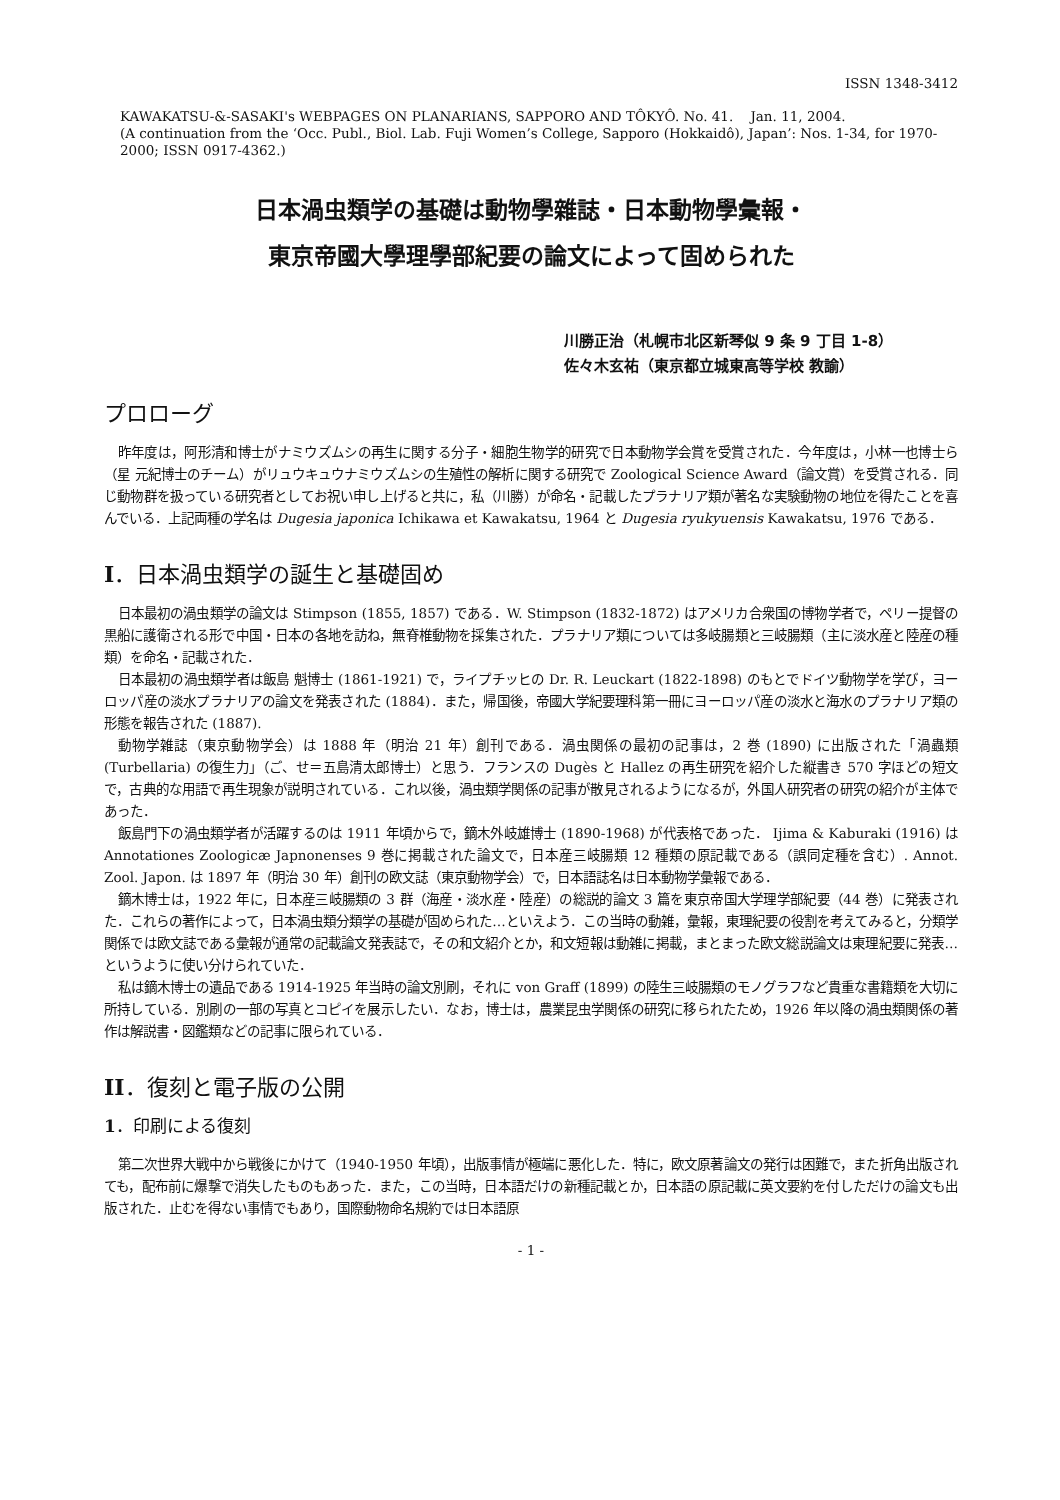ISSN 1348-3412
KAWAKATSU-&-SASAKI's WEBPAGES ON PLANARIANS, SAPPORO AND TÔKYÔ. No. 41. Jan. 11, 2004.
(A continuation from the ‘Occ. Publ., Biol. Lab. Fuji Women’s College, Sapporo (Hokkaidô), Japan’: Nos. 1-34, for 1970-2000; ISSN 0917-4362.)
日本渦虫類学の基礎は動物學雜誌・日本動物學彙報・
東京帝國大學理學部紀要の論文によって固められた
川勝正治（札幌市北区新琴似 9 条 9 丁目 1-8）
佐々木玄祐（東京都立城東高等学校 教諭）
プロローグ
昨年度は，阿形清和博士がナミウズムシの再生に関する分子・細胞生物学的研究で日本動物学会賞を受賞された．今年度は，小林一也博士ら（星 元紀博士のチーム）がリュウキュウナミウズムシの生殖性の解析に関する研究で Zoological Science Award（論文賞）を受賞される．同じ動物群を扱っている研究者としてお祝い申し上げると共に，私（川勝）が命名・記載したプラナリア類が著名な実験動物の地位を得たことを喜んでいる．上記両種の学名は Dugesia japonica Ichikawa et Kawakatsu, 1964 と Dugesia ryukyuensis Kawakatsu, 1976 である．
I．日本渦虫類学の誕生と基礎固め
日本最初の渦虫類学の論文は Stimpson (1855, 1857) である．W. Stimpson (1832-1872) はアメリカ合衆国の博物学者で，ペリー提督の黒船に護衛される形で中国・日本の各地を訪ね，無脊椎動物を採集された．プラナリア類については多岐腸類と三岐腸類（主に淡水産と陸産の種類）を命名・記載された．
日本最初の渦虫類学者は飯島 魁博士 (1861-1921) で，ライプチッヒの Dr. R. Leuckart (1822-1898) のもとでドイツ動物学を学び，ヨーロッパ産の淡水プラナリアの論文を発表された (1884)．また，帰国後，帝國大学紀要理科第一冊にヨーロッパ産の淡水と海水のプラナリア類の形態を報告された (1887).
動物学雑誌（東京動物学会）は 1888 年（明治 21 年）創刊である．渦虫関係の最初の記事は，2 巻 (1890) に出版された「渦蟲類 (Turbellaria) の復生力」（ご、せ＝五島清太郎博士）と思う．フランスの Dugès と Hallez の再生研究を紹介した縦書き 570 字ほどの短文で，古典的な用語で再生現象が説明されている．これ以後，渦虫類学関係の記事が散見されるようになるが，外国人研究者の研究の紹介が主体であった．
飯島門下の渦虫類学者が活躍するのは 1911 年頃からで，鏑木外岐雄博士 (1890-1968) が代表格であった． Ijima & Kaburaki (1916) は Annotationes Zoologicæ Japnonenses 9 巻に掲載された論文で，日本産三岐腸類 12 種類の原記載である（誤同定種を含む）. Annot. Zool. Japon. は 1897 年（明治 30 年）創刊の欧文誌（東京動物学会）で，日本語誌名は日本動物学彙報である．
鏑木博士は，1922 年に，日本産三岐腸類の 3 群（海産・淡水産・陸産）の総説的論文 3 篇を東京帝国大学理学部紀要（44 巻）に発表された．これらの著作によって，日本渦虫類分類学の基礎が固められた…といえよう．この当時の動雑，彙報，東理紀要の役割を考えてみると，分類学関係では欧文誌である彙報が通常の記載論文発表誌で，その和文紹介とか，和文短報は動雑に掲載，まとまった欧文総説論文は東理紀要に発表…というように使い分けられていた．
私は鏑木博士の遺品である 1914-1925 年当時の論文別刷，それに von Graff (1899) の陸生三岐腸類のモノグラフなど貴重な書籍類を大切に所持している．別刷の一部の写真とコピイを展示したい．なお，博士は，農業昆虫学関係の研究に移られたため，1926 年以降の渦虫類関係の著作は解説書・図鑑類などの記事に限られている．
II．復刻と電子版の公開
1．印刷による復刻
第二次世界大戦中から戦後にかけて（1940-1950 年頃），出版事情が極端に悪化した．特に，欧文原著論文の発行は困難で，また折角出版されても，配布前に爆撃で消失したものもあった．また，この当時，日本語だけの新種記載とか，日本語の原記載に英文要約を付しただけの論文も出版された．止むを得ない事情でもあり，国際動物命名規約では日本語原
- 1 -